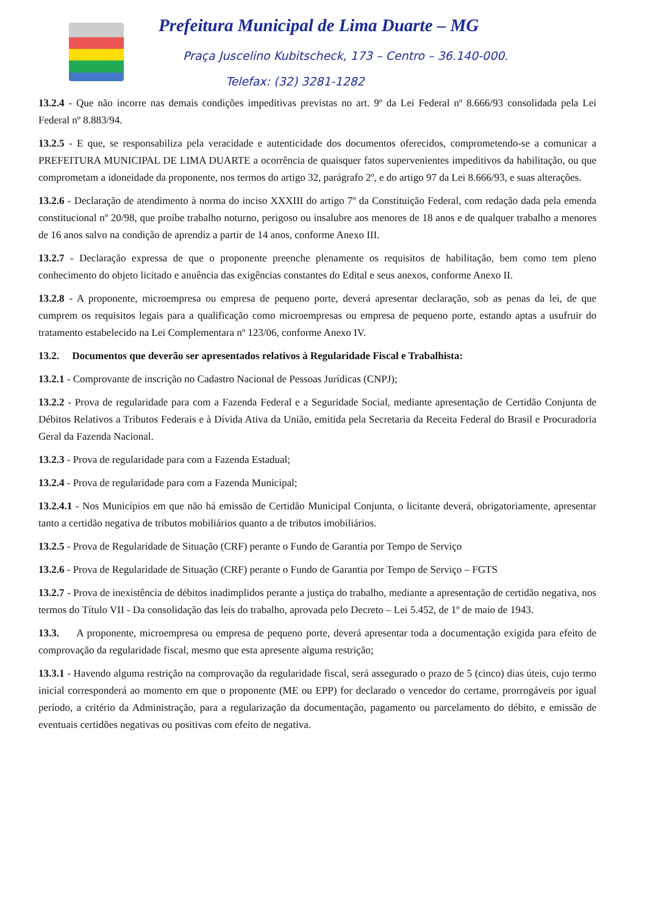Prefeitura Municipal de Lima Duarte – MG
Praça Juscelino Kubitscheck, 173 – Centro – 36.140-000.
Telefax: (32) 3281-1282
13.2.4 - Que não incorre nas demais condições impeditivas previstas no art. 9º da Lei Federal nº 8.666/93 consolidada pela Lei Federal nº 8.883/94.
13.2.5 - E que, se responsabiliza pela veracidade e autenticidade dos documentos oferecidos, comprometendo-se a comunicar a PREFEITURA MUNICIPAL DE LIMA DUARTE a ocorrência de quaisquer fatos supervenientes impeditivos da habilitação, ou que comprometam a idoneidade da proponente, nos termos do artigo 32, parágrafo 2º, e do artigo 97 da Lei 8.666/93, e suas alterações.
13.2.6 - Declaração de atendimento à norma do inciso XXXIII do artigo 7º da Constituição Federal, com redação dada pela emenda constitucional nº 20/98, que proíbe trabalho noturno, perigoso ou insalubre aos menores de 18 anos e de qualquer trabalho a menores de 16 anos salvo na condição de aprendiz a partir de 14 anos, conforme Anexo III.
13.2.7 - Declaração expressa de que o proponente preenche plenamente os requisitos de habilitação, bem como tem pleno conhecimento do objeto licitado e anuência das exigências constantes do Edital e seus anexos, conforme Anexo II.
13.2.8 - A proponente, microempresa ou empresa de pequeno porte, deverá apresentar declaração, sob as penas da lei, de que cumprem os requisitos legais para a qualificação como microempresas ou empresa de pequeno porte, estando aptas a usufruir do tratamento estabelecido na Lei Complementara nº 123/06, conforme Anexo IV.
13.2. Documentos que deverão ser apresentados relativos à Regularidade Fiscal e Trabalhista:
13.2.1 - Comprovante de inscrição no Cadastro Nacional de Pessoas Jurídicas (CNPJ);
13.2.2 - Prova de regularidade para com a Fazenda Federal e a Seguridade Social, mediante apresentação de Certidão Conjunta de Débitos Relativos a Tributos Federais e à Dívida Ativa da União, emitida pela Secretaria da Receita Federal do Brasil e Procuradoria Geral da Fazenda Nacional.
13.2.3 - Prova de regularidade para com a Fazenda Estadual;
13.2.4 - Prova de regularidade para com a Fazenda Municipal;
13.2.4.1 - Nos Municípios em que não há emissão de Certidão Municipal Conjunta, o licitante deverá, obrigatoriamente, apresentar tanto a certidão negativa de tributos mobiliários quanto a de tributos imobiliários.
13.2.5 - Prova de Regularidade de Situação (CRF) perante o Fundo de Garantia por Tempo de Serviço
13.2.6 - Prova de Regularidade de Situação (CRF) perante o Fundo de Garantia por Tempo de Serviço – FGTS
13.2.7 - Prova de inexistência de débitos inadimplidos perante a justiça do trabalho, mediante a apresentação de certidão negativa, nos termos do Título VII - Da consolidação das leis do trabalho, aprovada pelo Decreto – Lei 5.452, de 1º de maio de 1943.
13.3. A proponente, microempresa ou empresa de pequeno porte, deverá apresentar toda a documentação exigida para efeito de comprovação da regularidade fiscal, mesmo que esta apresente alguma restrição;
13.3.1 - Havendo alguma restrição na comprovação da regularidade fiscal, será assegurado o prazo de 5 (cinco) dias úteis, cujo termo inicial corresponderá ao momento em que o proponente (ME ou EPP) for declarado o vencedor do certame, prorrogáveis por igual período, a critério da Administração, para a regularização da documentação, pagamento ou parcelamento do débito, e emissão de eventuais certidões negativas ou positivas com efeito de negativa.